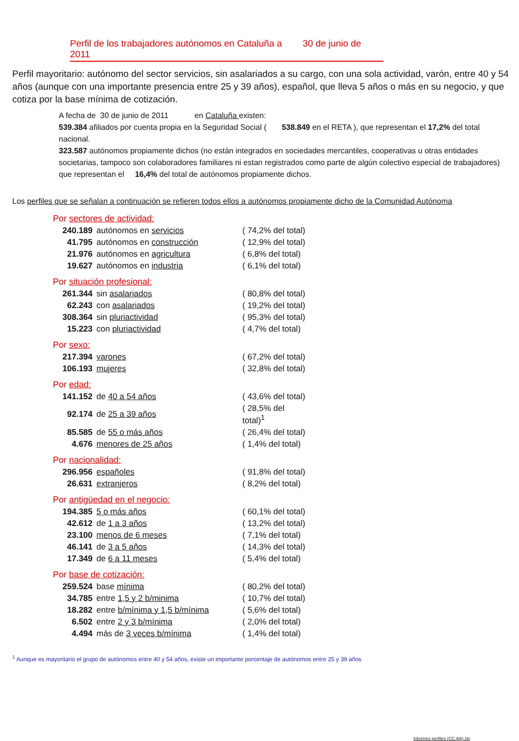Perfil de los trabajadores autónomos en Cataluña a 30 de junio de 2011
Perfil mayoritario: autónomo del sector servicios, sin asalariados a su cargo, con una sola actividad, varón, entre 40 y 54 años (aunque con una importante presencia entre 25 y 39 años), español, que lleva 5 años o más en su negocio, y que cotiza por la base mínima de cotización.
A fecha de 30 de junio de 2011 en Cataluña existen:
539.384 afiliados por cuenta propia en la Seguridad Social ( 538.849 en el RETA ), que representan el 17,2% del total nacional.
323.587 autónomos propiamente dichos (no están integrados en sociedades mercantiles, cooperativas u otras entidades societarias, tampoco son colaboradores familiares ni estan registrados como parte de algún colectivo especial de trabajadores) que representan el 16,4% del total de autónomos propiamente dichos.
Los perfiles que se señalan a continuación se refieren todos ellos a autónomos propiamente dicho de la Comunidad Autónoma
Por sectores de actividad:
| 240.189 | autónomos en servicios | ( 74,2% del total) |
| 41.795 | autónomos en construcción | ( 12,9% del total) |
| 21.976 | autónomos en agricultura | ( 6,8% del total) |
| 19.627 | autónomos en industria | ( 6,1% del total) |
Por situación profesional:
| 261.344 | sin asalariados | ( 80,8% del total) |
| 62.243 | con asalariados | ( 19,2% del total) |
| 308.364 | sin pluriactividad | ( 95,3% del total) |
| 15.223 | con pluriactividad | ( 4,7% del total) |
Por sexo:
| 217.394 | varones | ( 67,2% del total) |
| 106.193 | mujeres | ( 32,8% del total) |
Por edad:
| 141.152 | de 40 a 54 años | ( 43,6% del total) |
| 92.174 | de 25 a 39 años | ( 28,5% del total)<sup>1</sup> |
| 85.585 | de 55 o más años | ( 26,4% del total) |
| 4.676 | menores de 25 años | ( 1,4% del total) |
Por nacionalidad:
| 296.956 | españoles | ( 91,8% del total) |
| 26.631 | extranjeros | ( 8,2% del total) |
Por antigüedad en el negocio:
| 194.385 | 5 o más años | ( 60,1% del total) |
| 42.612 | de 1 a 3 años | ( 13,2% del total) |
| 23.100 | menos de 6 meses | ( 7,1% del total) |
| 46.141 | de 3 a 5 años | ( 14,3% del total) |
| 17.349 | de 6 a 11 meses | ( 5,4% del total) |
Por base de cotización:
| 259.524 | base mínima | ( 80,2% del total) |
| 34.785 | entre 1,5 y 2 b/minima | ( 10,7% del total) |
| 18.282 | entre b/mínima y 1,5 b/mínima | ( 5,6% del total) |
| 6.502 | entre 2 y 3 b/mínima | ( 2,0% del total) |
| 4.494 | más de 3 veces b/mínima | ( 1,4% del total) |
<sup>1</sup> Aunque es mayoritario el grupo de autónomos entre 40 y 54 años, existe un importante porcentaje de autónomos entre 25 y 39 años
informes perfiles (CC.AA).xls